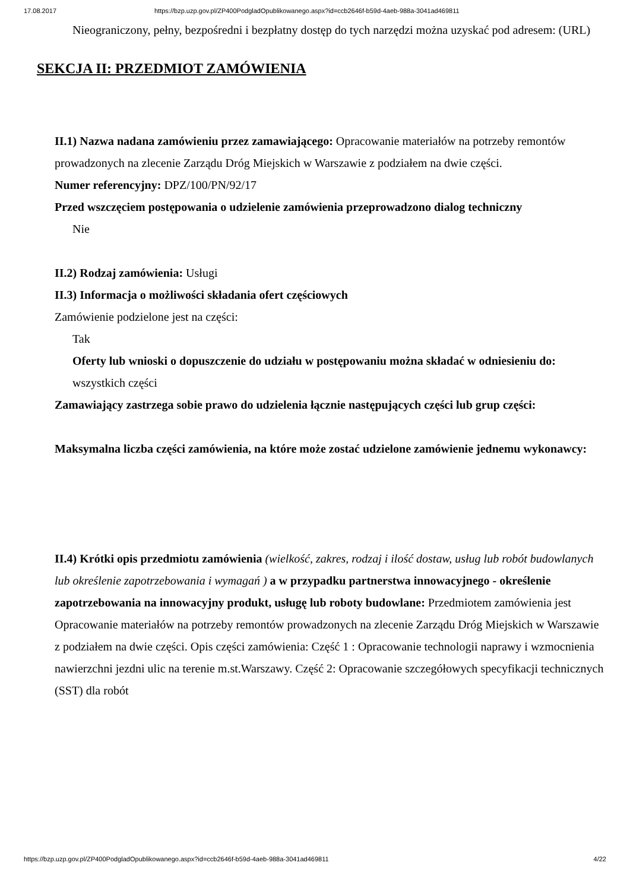17.08.2017 https://bzp.uzp.gov.pl/ZP400PodgladOpublikowanego.aspx?id=ccb2646f-b59d-4aeb-988a-3041ad469811
Nieograniczony, pełny, bezpośredni i bezpłatny dostęp do tych narzędzi można uzyskać pod adresem: (URL)
SEKCJA II: PRZEDMIOT ZAMÓWIENIA
II.1) Nazwa nadana zamówieniu przez zamawiającego: Opracowanie materiałów na potrzeby remontów prowadzonych na zlecenie Zarządu Dróg Miejskich w Warszawie z podziałem na dwie części.
Numer referencyjny: DPZ/100/PN/92/17
Przed wszczęciem postępowania o udzielenie zamówienia przeprowadzono dialog techniczny
Nie
II.2) Rodzaj zamówienia: Usługi
II.3) Informacja o możliwości składania ofert częściowych
Zamówienie podzielone jest na części:
Tak
Oferty lub wnioski o dopuszczenie do udziału w postępowaniu można składać w odniesieniu do:
wszystkich części
Zamawiający zastrzega sobie prawo do udzielenia łącznie następujących części lub grup części:
Maksymalna liczba części zamówienia, na które może zostać udzielone zamówienie jednemu wykonawcy:
II.4) Krótki opis przedmiotu zamówienia (wielkość, zakres, rodzaj i ilość dostaw, usług lub robót budowlanych lub określenie zapotrzebowania i wymagań ) a w przypadku partnerstwa innowacyjnego - określenie zapotrzebowania na innowacyjny produkt, usługę lub roboty budowlane: Przedmiotem zamówienia jest Opracowanie materiałów na potrzeby remontów prowadzonych na zlecenie Zarządu Dróg Miejskich w Warszawie z podziałem na dwie części. Opis części zamówienia: Część 1 : Opracowanie technologii naprawy i wzmocnienia nawierzchni jezdni ulic na terenie m.st.Warszawy. Część 2: Opracowanie szczegółowych specyfikacji technicznych (SST) dla robót
https://bzp.uzp.gov.pl/ZP400PodgladOpublikowanego.aspx?id=ccb2646f-b59d-4aeb-988a-3041ad469811 4/22